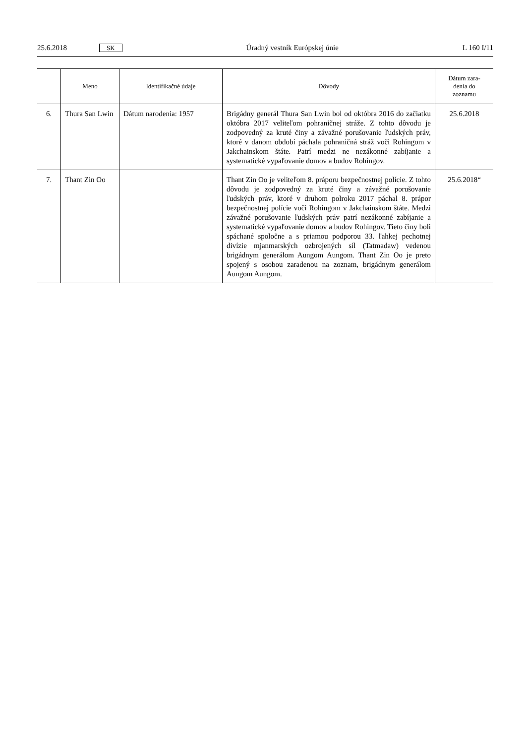25.6.2018 SK Úradný vestník Európskej únie L 160 I/11
| | Meno | Identifikačné údaje | Dôvody | Dátum zara- denia do zoznamu |
| --- | --- | --- | --- | --- |
| 6. | Thura San Lwin | Dátum narodenia: 1957 | Brigádny generál Thura San Lwin bol od októbra 2016 do začiatku októbra 2017 veliteľom pohraničnej stráže. Z tohto dôvodu je zodpovedný za kruté činy a závažné porušovanie ľudských práv, ktoré v danom období páchala pohraničná stráž voči Rohingom v Jakchainskom štáte. Patrí medzi ne nezákonné zabíjanie a systematické vypaľovanie domov a budov Rohingov. | 25.6.2018 |
| 7. | Thant Zin Oo | | Thant Zin Oo je veliteľom 8. práporu bezpečnostnej polície. Z tohto dôvodu je zodpovedný za kruté činy a závažné porušovanie ľudských práv, ktoré v druhom polroku 2017 páchal 8. prápor bezpečnostnej polície voči Rohingom v Jakchainskom štáte. Medzi závažné porušovanie ľudských práv patrí nezákonné zabíjanie a systematické vypaľovanie domov a budov Rohingov. Tieto činy boli spáchané spoločne a s priamou podporou 33. ľahkej pechotnej divízie mjanmarských ozbrojených síl (Tatmadaw) vedenou brigádnym generálom Aungom Aungom. Thant Zin Oo je preto spojený s osobou zaradenou na zoznam, brigádnym generálom Aungom Aungom. | 25.6.2018“ |